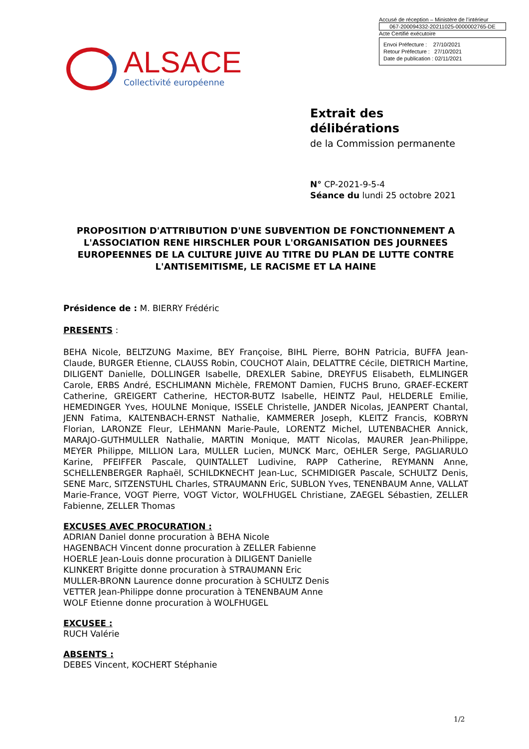Accusé de réception – Ministère de l’intérieur
067-200094332-20211025-0000002765-DE
Acte Certifié exécutoire
Envoi Préfecture : 27/10/2021
Retour Préfecture : 27/10/2021
Date de publication : 02/11/2021
ALSACE
Collectivité européenne
Extrait des délibérations
de la Commission permanente
N° CP-2021-9-5-4
Séance du lundi 25 octobre 2021
PROPOSITION D'ATTRIBUTION D'UNE SUBVENTION DE FONCTIONNEMENT A L'ASSOCIATION RENE HIRSCHLER POUR L'ORGANISATION DES JOURNEES EUROPEENNES DE LA CULTURE JUIVE AU TITRE DU PLAN DE LUTTE CONTRE L'ANTISEMITISME, LE RACISME ET LA HAINE
Présidence de : M. BIERRY Frédéric
PRESENTS :
BEHA Nicole, BELTZUNG Maxime, BEY Françoise, BIHL Pierre, BOHN Patricia, BUFFA Jean-Claude, BURGER Etienne, CLAUSS Robin, COUCHOT Alain, DELATTRE Cécile, DIETRICH Martine, DILIGENT Danielle, DOLLINGER Isabelle, DREXLER Sabine, DREYFUS Elisabeth, ELMLINGER Carole, ERBS André, ESCHLIMANN Michèle, FREMONT Damien, FUCHS Bruno, GRAEF-ECKERT Catherine, GREIGERT Catherine, HECTOR-BUTZ Isabelle, HEINTZ Paul, HELDERLE Emilie, HEMEDINGER Yves, HOULNE Monique, ISSELE Christelle, JANDER Nicolas, JEANPERT Chantal, JENN Fatima, KALTENBACH-ERNST Nathalie, KAMMERER Joseph, KLEITZ Francis, KOBRYN Florian, LARONZE Fleur, LEHMANN Marie-Paule, LORENTZ Michel, LUTENBACHER Annick, MARAJO-GUTHMULLER Nathalie, MARTIN Monique, MATT Nicolas, MAURER Jean-Philippe, MEYER Philippe, MILLION Lara, MULLER Lucien, MUNCK Marc, OEHLER Serge, PAGLIARULO Karine, PFEIFFER Pascale, QUINTALLET Ludivine, RAPP Catherine, REYMANN Anne, SCHELLENBERGER Raphaël, SCHILDKNECHT Jean-Luc, SCHMIDIGER Pascale, SCHULTZ Denis, SENE Marc, SITZENSTUHL Charles, STRAUMANN Eric, SUBLON Yves, TENENBAUM Anne, VALLAT Marie-France, VOGT Pierre, VOGT Victor, WOLFHUGEL Christiane, ZAEGEL Sébastien, ZELLER Fabienne, ZELLER Thomas
EXCUSES AVEC PROCURATION :
ADRIAN Daniel donne procuration à BEHA Nicole
HAGENBACH Vincent donne procuration à ZELLER Fabienne
HOERLE Jean-Louis donne procuration à DILIGENT Danielle
KLINKERT Brigitte donne procuration à STRAUMANN Eric
MULLER-BRONN Laurence donne procuration à SCHULTZ Denis
VETTER Jean-Philippe donne procuration à TENENBAUM Anne
WOLF Etienne donne procuration à WOLFHUGEL
EXCUSEE :
RUCH Valérie
ABSENTS :
DEBES Vincent, KOCHERT Stéphanie
1/2